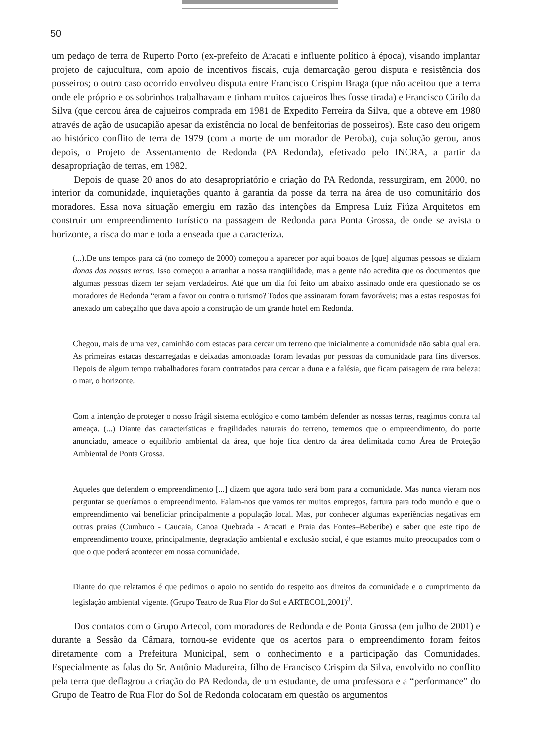50
um pedaço de terra de Ruperto Porto (ex-prefeito de Aracati e influente político à época), visando implantar projeto de cajucultura, com apoio de incentivos fiscais, cuja demarcação gerou disputa e resistência dos posseiros; o outro caso ocorrido envolveu disputa entre Francisco Crispim Braga (que não aceitou que a terra onde ele próprio e os sobrinhos trabalhavam e tinham muitos cajueiros lhes fosse tirada) e Francisco Cirilo da Silva (que cercou área de cajueiros comprada em 1981 de Expedito Ferreira da Silva, que a obteve em 1980 através de ação de usucapião apesar da existência no local de benfeitorias de posseiros). Este caso deu origem ao histórico conflito de terra de 1979 (com a morte de um morador de Peroba), cuja solução gerou, anos depois, o Projeto de Assentamento de Redonda (PA Redonda), efetivado pelo INCRA, a partir da desapropriação de terras, em 1982.
Depois de quase 20 anos do ato desapropriatório e criação do PA Redonda, ressurgiram, em 2000, no interior da comunidade, inquietações quanto à garantia da posse da terra na área de uso comunitário dos moradores. Essa nova situação emergiu em razão das intenções da Empresa Luiz Fiúza Arquitetos em construir um empreendimento turístico na passagem de Redonda para Ponta Grossa, de onde se avista o horizonte, a risca do mar e toda a enseada que a caracteriza.
(...).De uns tempos para cá (no começo de 2000) começou a aparecer por aqui boatos de [que] algumas pessoas se diziam donas das nossas terras. Isso começou a arranhar a nossa tranqüilidade, mas a gente não acredita que os documentos que algumas pessoas dizem ter sejam verdadeiros. Até que um dia foi feito um abaixo assinado onde era questionado se os moradores de Redonda “eram a favor ou contra o turismo? Todos que assinaram foram favoráveis; mas a estas respostas foi anexado um cabeçalho que dava apoio a construção de um grande hotel em Redonda.
Chegou, mais de uma vez, caminhão com estacas para cercar um terreno que inicialmente a comunidade não sabia qual era. As primeiras estacas descarregadas e deixadas amontoadas foram levadas por pessoas da comunidade para fins diversos. Depois de algum tempo trabalhadores foram contratados para cercar a duna e a falésia, que ficam paisagem de rara beleza: o mar, o horizonte.
Com a intenção de proteger o nosso frágil sistema ecológico e como também defender as nossas terras, reagimos contra tal ameaça. (...) Diante das características e fragilidades naturais do terreno, tememos que o empreendimento, do porte anunciado, ameace o equilíbrio ambiental da área, que hoje fica dentro da área delimitada como Área de Proteção Ambiental de Ponta Grossa.
Aqueles que defendem o empreendimento [...] dizem que agora tudo será bom para a comunidade. Mas nunca vieram nos perguntar se queríamos o empreendimento. Falam-nos que vamos ter muitos empregos, fartura para todo mundo e que o empreendimento vai beneficiar principalmente a população local. Mas, por conhecer algumas experiências negativas em outras praias (Cumbuco - Caucaia, Canoa Quebrada - Aracati e Praia das Fontes–Beberibe) e saber que este tipo de empreendimento trouxe, principalmente, degradação ambiental e exclusão social, é que estamos muito preocupados com o que o que poderá acontecer em nossa comunidade.
Diante do que relatamos é que pedimos o apoio no sentido do respeito aos direitos da comunidade e o cumprimento da legislação ambiental vigente. (Grupo Teatro de Rua Flor do Sol e ARTECOL,2001)<sup>3</sup>.
Dos contatos com o Grupo Artecol, com moradores de Redonda e de Ponta Grossa (em julho de 2001) e durante a Sessão da Câmara, tornou-se evidente que os acertos para o empreendimento foram feitos diretamente com a Prefeitura Municipal, sem o conhecimento e a participação das Comunidades. Especialmente as falas do Sr. Antônio Madureira, filho de Francisco Crispim da Silva, envolvido no conflito pela terra que deflagrou a criação do PA Redonda, de um estudante, de uma professora e a “performance” do Grupo de Teatro de Rua Flor do Sol de Redonda colocaram em questão os argumentos